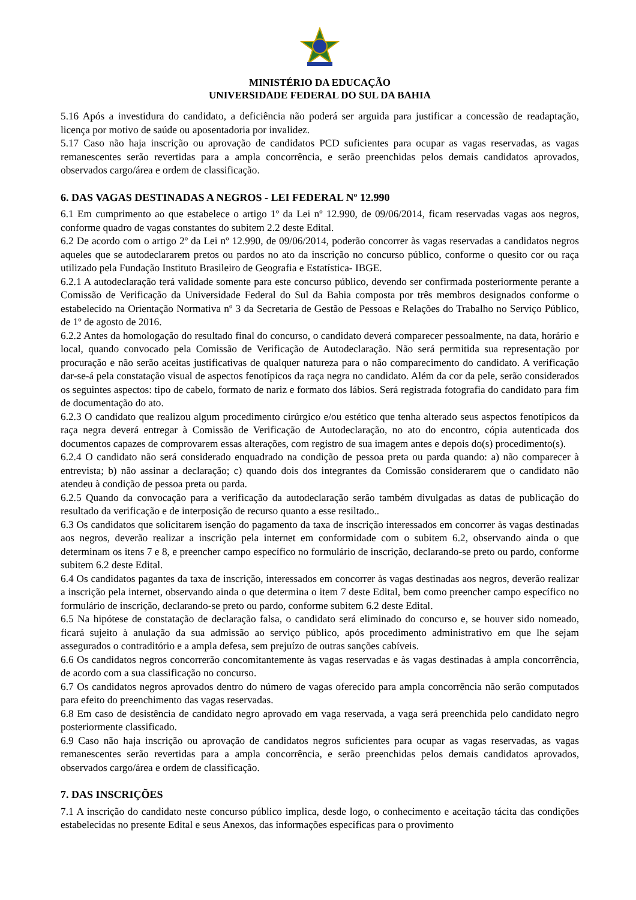MINISTÉRIO DA EDUCAÇÃO
UNIVERSIDADE FEDERAL DO SUL DA BAHIA
5.16 Após a investidura do candidato, a deficiência não poderá ser arguida para justificar a concessão de readaptação, licença por motivo de saúde ou aposentadoria por invalidez.
5.17 Caso não haja inscrição ou aprovação de candidatos PCD suficientes para ocupar as vagas reservadas, as vagas remanescentes serão revertidas para a ampla concorrência, e serão preenchidas pelos demais candidatos aprovados, observados cargo/área e ordem de classificação.
6. DAS VAGAS DESTINADAS A NEGROS - LEI FEDERAL Nº 12.990
6.1 Em cumprimento ao que estabelece o artigo 1º da Lei nº 12.990, de 09/06/2014, ficam reservadas vagas aos negros, conforme quadro de vagas constantes do subitem 2.2 deste Edital.
6.2 De acordo com o artigo 2º da Lei nº 12.990, de 09/06/2014, poderão concorrer às vagas reservadas a candidatos negros aqueles que se autodeclararem pretos ou pardos no ato da inscrição no concurso público, conforme o quesito cor ou raça utilizado pela Fundação Instituto Brasileiro de Geografia e Estatística- IBGE.
6.2.1 A autodeclaração terá validade somente para este concurso público, devendo ser confirmada posteriormente perante a Comissão de Verificação da Universidade Federal do Sul da Bahia composta por três membros designados conforme o estabelecido na Orientação Normativa nº 3 da Secretaria de Gestão de Pessoas e Relações do Trabalho no Serviço Público, de 1º de agosto de 2016.
6.2.2 Antes da homologação do resultado final do concurso, o candidato deverá comparecer pessoalmente, na data, horário e local, quando convocado pela Comissão de Verificação de Autodeclaração. Não será permitida sua representação por procuração e não serão aceitas justificativas de qualquer natureza para o não comparecimento do candidato. A verificação dar-se-á pela constatação visual de aspectos fenotípicos da raça negra no candidato. Além da cor da pele, serão considerados os seguintes aspectos: tipo de cabelo, formato de nariz e formato dos lábios. Será registrada fotografia do candidato para fim de documentação do ato.
6.2.3 O candidato que realizou algum procedimento cirúrgico e/ou estético que tenha alterado seus aspectos fenotípicos da raça negra deverá entregar à Comissão de Verificação de Autodeclaração, no ato do encontro, cópia autenticada dos documentos capazes de comprovarem essas alterações, com registro de sua imagem antes e depois do(s) procedimento(s).
6.2.4 O candidato não será considerado enquadrado na condição de pessoa preta ou parda quando: a) não comparecer à entrevista; b) não assinar a declaração; c) quando dois dos integrantes da Comissão considerarem que o candidato não atendeu à condição de pessoa preta ou parda.
6.2.5 Quando da convocação para a verificação da autodeclaração serão também divulgadas as datas de publicação do resultado da verificação e de interposição de recurso quanto a esse resiltado..
6.3 Os candidatos que solicitarem isenção do pagamento da taxa de inscrição interessados em concorrer às vagas destinadas aos negros, deverão realizar a inscrição pela internet em conformidade com o subitem 6.2, observando ainda o que determinam os itens 7 e 8, e preencher campo específico no formulário de inscrição, declarando-se preto ou pardo, conforme subitem 6.2 deste Edital.
6.4 Os candidatos pagantes da taxa de inscrição, interessados em concorrer às vagas destinadas aos negros, deverão realizar a inscrição pela internet, observando ainda o que determina o item 7 deste Edital, bem como preencher campo específico no formulário de inscrição, declarando-se preto ou pardo, conforme subitem 6.2 deste Edital.
6.5 Na hipótese de constatação de declaração falsa, o candidato será eliminado do concurso e, se houver sido nomeado, ficará sujeito à anulação da sua admissão ao serviço público, após procedimento administrativo em que lhe sejam assegurados o contraditório e a ampla defesa, sem prejuízo de outras sanções cabíveis.
6.6 Os candidatos negros concorrerão concomitantemente às vagas reservadas e às vagas destinadas à ampla concorrência, de acordo com a sua classificação no concurso.
6.7 Os candidatos negros aprovados dentro do número de vagas oferecido para ampla concorrência não serão computados para efeito do preenchimento das vagas reservadas.
6.8 Em caso de desistência de candidato negro aprovado em vaga reservada, a vaga será preenchida pelo candidato negro posteriormente classificado.
6.9 Caso não haja inscrição ou aprovação de candidatos negros suficientes para ocupar as vagas reservadas, as vagas remanescentes serão revertidas para a ampla concorrência, e serão preenchidas pelos demais candidatos aprovados, observados cargo/área e ordem de classificação.
7. DAS INSCRIÇÕES
7.1 A inscrição do candidato neste concurso público implica, desde logo, o conhecimento e aceitação tácita das condições estabelecidas no presente Edital e seus Anexos, das informações específicas para o provimento